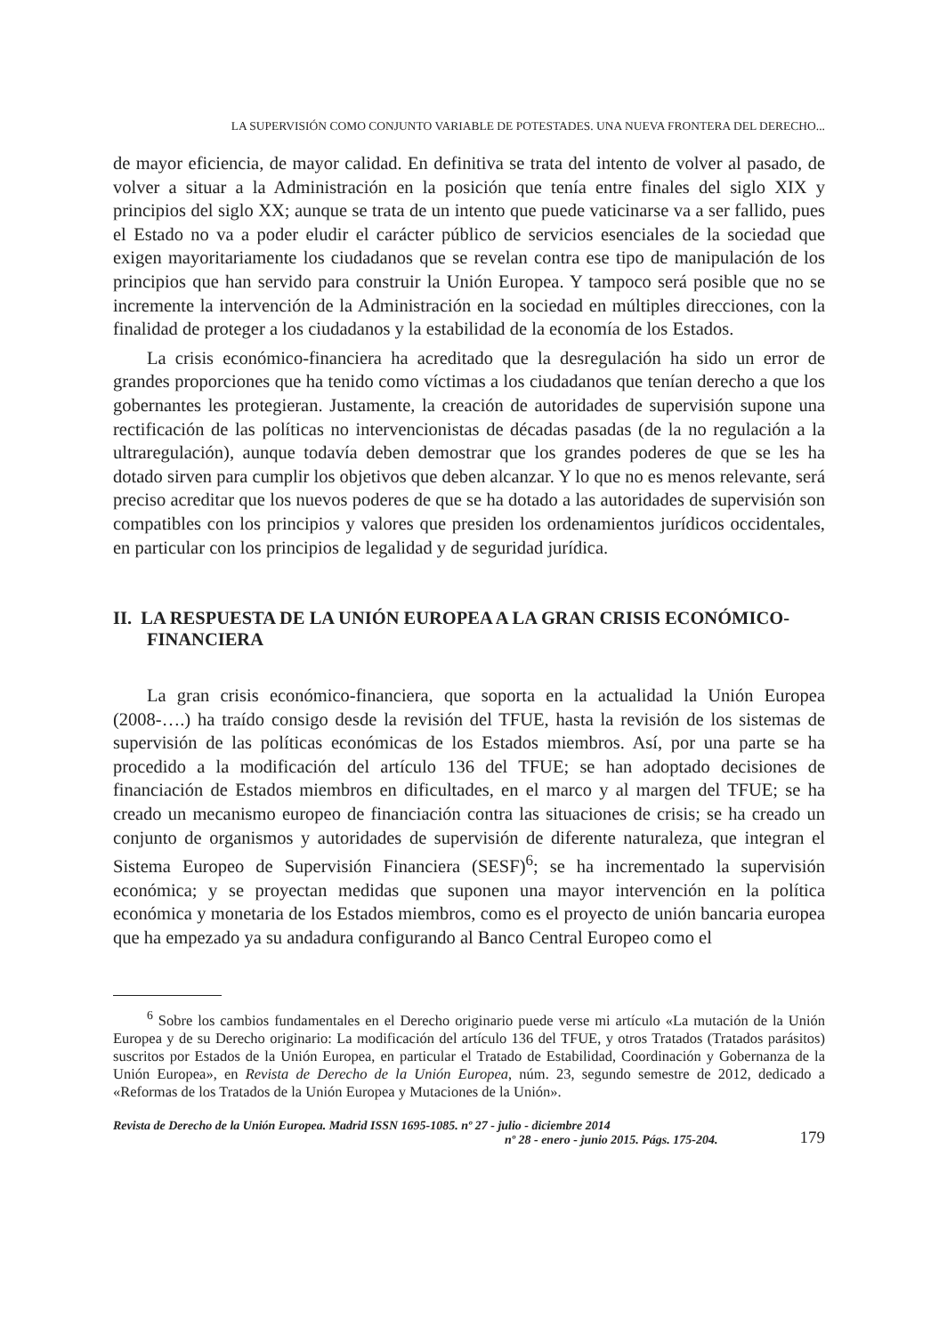LA SUPERVISIÓN COMO CONJUNTO VARIABLE DE POTESTADES. UNA NUEVA FRONTERA DEL DERECHO...
de mayor eficiencia, de mayor calidad. En definitiva se trata del intento de volver al pasado, de volver a situar a la Administración en la posición que tenía entre finales del siglo XIX y principios del siglo XX; aunque se trata de un intento que puede vaticinarse va a ser fallido, pues el Estado no va a poder eludir el carácter público de servicios esenciales de la sociedad que exigen mayoritariamente los ciudadanos que se revelan contra ese tipo de manipulación de los principios que han servido para construir la Unión Europea. Y tampoco será posible que no se incremente la intervención de la Administración en la sociedad en múltiples direcciones, con la finalidad de proteger a los ciudadanos y la estabilidad de la economía de los Estados.
La crisis económico-financiera ha acreditado que la desregulación ha sido un error de grandes proporciones que ha tenido como víctimas a los ciudadanos que tenían derecho a que los gobernantes les protegieran. Justamente, la creación de autoridades de supervisión supone una rectificación de las políticas no intervencionistas de décadas pasadas (de la no regulación a la ultraregulación), aunque todavía deben demostrar que los grandes poderes de que se les ha dotado sirven para cumplir los objetivos que deben alcanzar. Y lo que no es menos relevante, será preciso acreditar que los nuevos poderes de que se ha dotado a las autoridades de supervisión son compatibles con los principios y valores que presiden los ordenamientos jurídicos occidentales, en particular con los principios de legalidad y de seguridad jurídica.
II. LA RESPUESTA DE LA UNIÓN EUROPEA A LA GRAN CRISIS ECONÓMICO-FINANCIERA
La gran crisis económico-financiera, que soporta en la actualidad la Unión Europea (2008-….) ha traído consigo desde la revisión del TFUE, hasta la revisión de los sistemas de supervisión de las políticas económicas de los Estados miembros. Así, por una parte se ha procedido a la modificación del artículo 136 del TFUE; se han adoptado decisiones de financiación de Estados miembros en dificultades, en el marco y al margen del TFUE; se ha creado un mecanismo europeo de financiación contra las situaciones de crisis; se ha creado un conjunto de organismos y autoridades de supervisión de diferente naturaleza, que integran el Sistema Europeo de Supervisión Financiera (SESF)<sup>6</sup>; se ha incrementado la supervisión económica; y se proyectan medidas que suponen una mayor intervención en la política económica y monetaria de los Estados miembros, como es el proyecto de unión bancaria europea que ha empezado ya su andadura configurando al Banco Central Europeo como el
<sup>6</sup> Sobre los cambios fundamentales en el Derecho originario puede verse mi artículo «La mutación de la Unión Europea y de su Derecho originario: La modificación del artículo 136 del TFUE, y otros Tratados (Tratados parásitos) suscritos por Estados de la Unión Europea, en particular el Tratado de Estabilidad, Coordinación y Gobernanza de la Unión Europea», en Revista de Derecho de la Unión Europea, núm. 23, segundo semestre de 2012, dedicado a «Reformas de los Tratados de la Unión Europea y Mutaciones de la Unión».
Revista de Derecho de la Unión Europea. Madrid ISSN 1695-1085. nº 27 - julio - diciembre 2014
nº 28 - enero - junio 2015. Págs. 175-204.
179